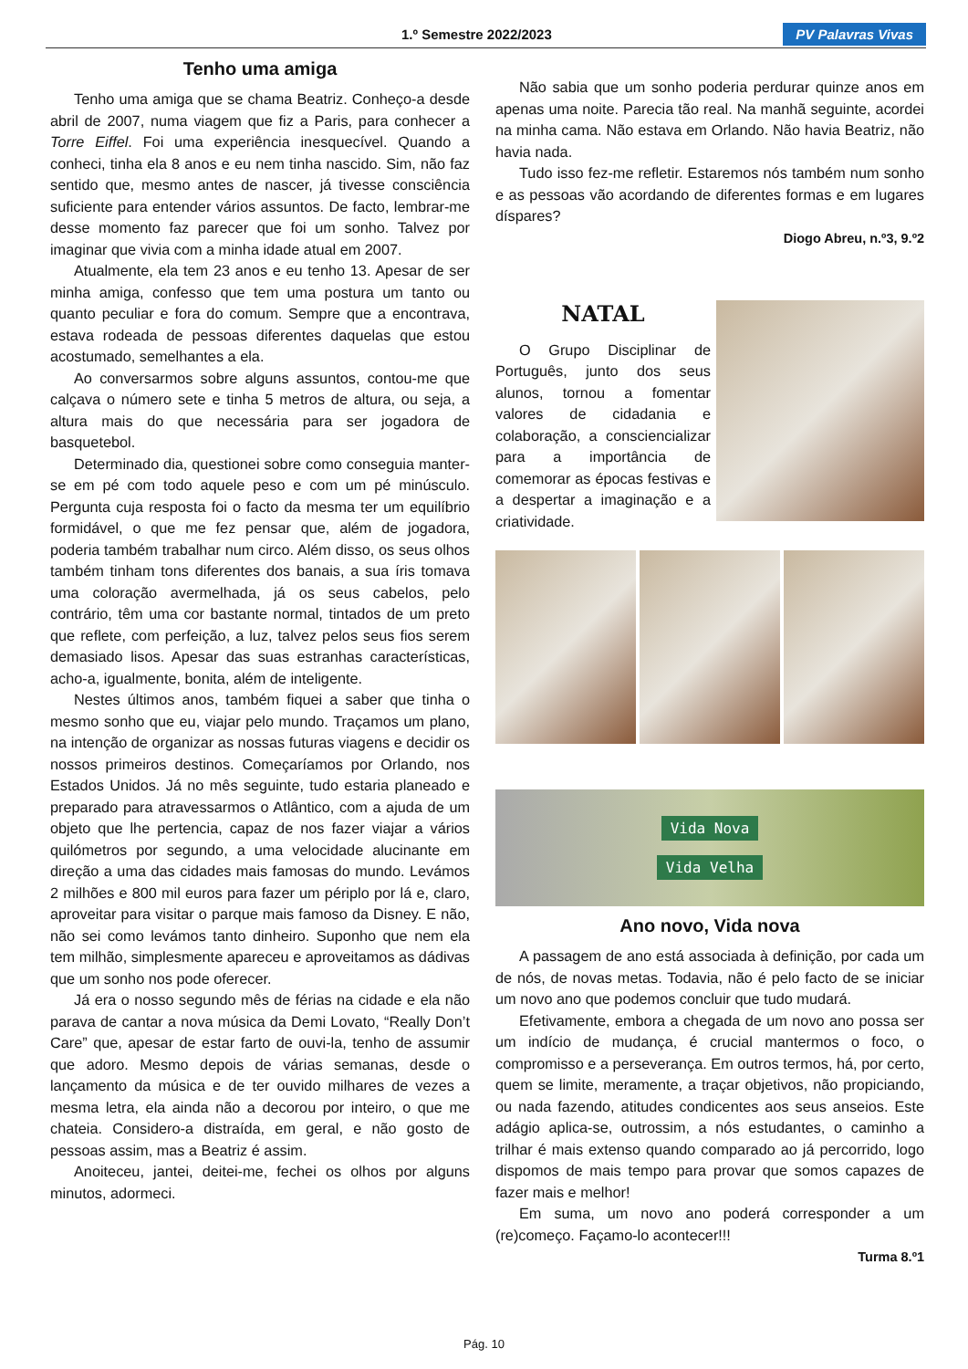1.º Semestre 2022/2023 PV Palavras Vivas
Tenho uma amiga
Tenho uma amiga que se chama Beatriz. Conheço-a desde abril de 2007, numa viagem que fiz a Paris, para conhecer a Torre Eiffel. Foi uma experiência inesquecível. Quando a conheci, tinha ela 8 anos e eu nem tinha nascido. Sim, não faz sentido que, mesmo antes de nascer, já tivesse consciência suficiente para entender vários assuntos. De facto, lembrar-me desse momento faz parecer que foi um sonho. Talvez por imaginar que vivia com a minha idade atual em 2007.
Atualmente, ela tem 23 anos e eu tenho 13. Apesar de ser minha amiga, confesso que tem uma postura um tanto ou quanto peculiar e fora do comum. Sempre que a encontrava, estava rodeada de pessoas diferentes daquelas que estou acostumado, semelhantes a ela.
Ao conversarmos sobre alguns assuntos, contou-me que calçava o número sete e tinha 5 metros de altura, ou seja, a altura mais do que necessária para ser jogadora de basquetebol.
Determinado dia, questionei sobre como conseguia manter-se em pé com todo aquele peso e com um pé minúsculo. Pergunta cuja resposta foi o facto da mesma ter um equilíbrio formidável, o que me fez pensar que, além de jogadora, poderia também trabalhar num circo. Além disso, os seus olhos também tinham tons diferentes dos banais, a sua íris tomava uma coloração avermelhada, já os seus cabelos, pelo contrário, têm uma cor bastante normal, tintados de um preto que reflete, com perfeição, a luz, talvez pelos seus fios serem demasiado lisos. Apesar das suas estranhas características, acho-a, igualmente, bonita, além de inteligente.
Nestes últimos anos, também fiquei a saber que tinha o mesmo sonho que eu, viajar pelo mundo. Traçamos um plano, na intenção de organizar as nossas futuras viagens e decidir os nossos primeiros destinos. Começaríamos por Orlando, nos Estados Unidos. Já no mês seguinte, tudo estaria planeado e preparado para atravessarmos o Atlântico, com a ajuda de um objeto que lhe pertencia, capaz de nos fazer viajar a vários quilómetros por segundo, a uma velocidade alucinante em direção a uma das cidades mais famosas do mundo. Levámos 2 milhões e 800 mil euros para fazer um périplo por lá e, claro, aproveitar para visitar o parque mais famoso da Disney. E não, não sei como levámos tanto dinheiro. Suponho que nem ela tem milhão, simplesmente apareceu e aproveitamos as dádivas que um sonho nos pode oferecer.
Já era o nosso segundo mês de férias na cidade e ela não parava de cantar a nova música da Demi Lovato, “Really Don’t Care” que, apesar de estar farto de ouvi-la, tenho de assumir que adoro. Mesmo depois de várias semanas, desde o lançamento da música e de ter ouvido milhares de vezes a mesma letra, ela ainda não a decorou por inteiro, o que me chateia. Considero-a distraída, em geral, e não gosto de pessoas assim, mas a Beatriz é assim.
Anoiteceu, jantei, deitei-me, fechei os olhos por alguns minutos, adormeci.
Não sabia que um sonho poderia perdurar quinze anos em apenas uma noite. Parecia tão real. Na manhã seguinte, acordei na minha cama. Não estava em Orlando. Não havia Beatriz, não havia nada.
Tudo isso fez-me refletir. Estaremos nós também num sonho e as pessoas vão acordando de diferentes formas e em lugares díspares?
Diogo Abreu, n.º3, 9.º2
NATAL
O Grupo Disciplinar de Português, junto dos seus alunos, tornou a fomentar valores de cidadania e colaboração, a consciencializar para a importância de comemorar as épocas festivas e a despertar a imaginação e a criatividade.
Vida Nova
Vida Velha
Ano novo, Vida nova
A passagem de ano está associada à definição, por cada um de nós, de novas metas. Todavia, não é pelo facto de se iniciar um novo ano que podemos concluir que tudo mudará.
Efetivamente, embora a chegada de um novo ano possa ser um indício de mudança, é crucial mantermos o foco, o compromisso e a perseverança. Em outros termos, há, por certo, quem se limite, meramente, a traçar objetivos, não propiciando, ou nada fazendo, atitudes condicentes aos seus anseios. Este adágio aplica-se, outrossim, a nós estudantes, o caminho a trilhar é mais extenso quando comparado ao já percorrido, logo dispomos de mais tempo para provar que somos capazes de fazer mais e melhor!
Em suma, um novo ano poderá corresponder a um (re)começo. Façamo-lo acontecer!!!
Turma 8.º1
Pág. 10